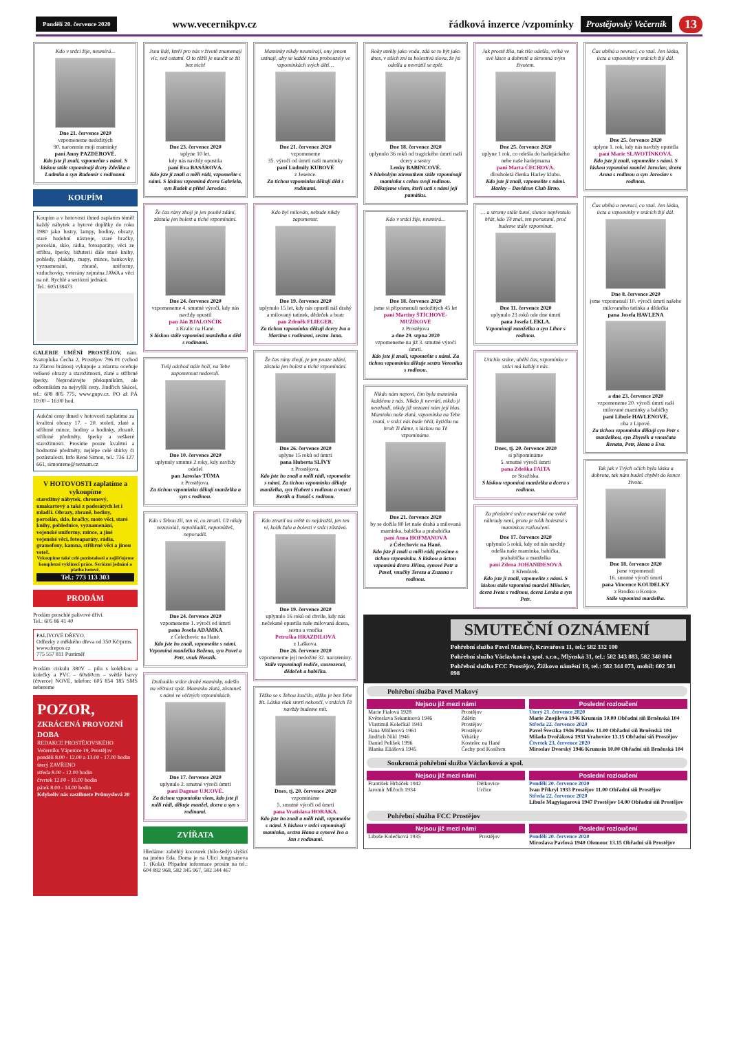Pondělí 20. července 2020 www.vecernikpv.cz řádková inzerce /vzpomínky Prostějovský Večerník 13
Kdo v srdci žije, neumírá...
Dne 21. července 2020
vzpomeneme nedožitých
90. narozenin mojí maminky
paní Anny PAZDEROVÉ.
Kdo jste ji znali, vzpomeňte s námi. S láskou stále vzpomínají dcery Zdeňka a Ludmila a syn Radomír s rodinami.
KOUPÍM
Koupím a v hotovosti ihned zaplatím téměř každý nábytek a bytové doplňky do roku 1980 jako lustry, lampy, hodiny, obrazy, staré hudební nástroje, staré hračky, porcelán, sklo, rádia, fotoaparáty, věci ze stříbra, šperky, bižuterii dále staré knihy, pohledy, plakáty, mapy, mince, bankovky, vyznamenání, zbraně, uniformy, vzduchovky, veterány zejména JAWA a věci na ně. Rychlé a seriózní jednání.
Tel.: 605138473
GALERIE UMĚNÍ PROSTĚJOV, nám. Svatopluka Čecha 2, Prostějov 796 01 (vchod za Zlatou bránou) vykupuje a zdarma oceňuje veškeré obrazy a starožitnosti, zlaté a stříbrné šperky. Neprodávejte překupníkům, ale odborníkům za nejvyšší ceny. Jindřich Skácel, tel.: 608 805 775, www.gupv.cz. PO až PÁ 10:00 – 16:00 hod.
Aukční ceny ihned v hotovosti zaplatíme za kvalitní obrazy 17. - 20. století, zlaté a stříbrné mince, hodiny a hodinky, zbraně, stříbrné předměty, šperky a veškeré starožitnosti. Prosíme pouze kvalitní a hodnotné předměty, nejlépe celé sbírky či pozůstalosti. Info René Simon, tel.: 736 127 661, simonrene@seznam.cz
V HOTOVOSTI zaplatíme a vykoupíme
starožitný nábytek, chromový, umakartový a také z padesátých let i mladší. Obrazy, zbraně, hodiny, porcelán, sklo, hračky, moto věci, staré knihy, pohlednice, vyznamenání, vojenské uniformy, mince, a jiné vojenské věci, fotoaparáty, rádia, gramofony, kamna, stříbrné věci a jinou veteš.
Vykoupíme také celé pozůstalosti a zajišťujeme komplexní vyklízecí práce. Seriózní jednání a platba hotově.
Tel.: 773 113 303
PRODÁM
Prodám proschlé palivové dříví.
Tel.: 605 86 41 40
PALIVOVÉ DŘEVO.
Odřezky z měkkého dřeva od 350 Kč/prms.
www.drepos.cz
775 557 811 Pustiměř
Prodám cirkulu 380V – pilu s kolébkou a kolečky a PVC – 60x60cm – světlé barvy (čtverce) NOVÉ, telefon: 605 854 185 SMS nebereme
POZOR,
ZKRÁCENÁ PROVOZNÍ DOBA
REDAKCE PROSTĚJOVSKÉHO Večerníku Vápenice 19, Prostějov
pondělí 8.00 - 12.00 a 13.00 - 17.00 hodin
úterý ZAVŘENO
středa 8.00 - 12.00 hodin
čtvrtek 12.00 - 16.00 hodin
pátek 8.00 - 14.00 hodin
Kdykoliv nás zastihnete Průmyslová 20
Jsou lidé, kteří pro nás v životě znamenají víc, než ostatní. O to těžší je naučit se žít bez nich!
Dne 23. července 2020
uplyne 10 let,
kdy nás navždy opustila
paní Eva BASÁROVÁ.
Kdo jste ji znali a měli rádi, vzpomeňte s námi. S láskou vzpomíná dcera Gabriela, syn Radek a přítel Jaroslav.
Že čas rány zhojí je jen pouhé zdání, zůstala jen bolest a tiché vzpomínání.
Dne 24. července 2020
vzpomeneme 4. smutné výročí, kdy nás navždy opustil
pan Ján BJALONČÍK
z Kralic na Hané.
S láskou stále vzpomíná manželka a děti s rodinami.
Tvůj odchod stále bolí, na Tebe zapomenout nedovolí.
Dne 10. července 2020
uplynuly smutné 2 roky, kdy navždy odešel
pan Jaroslav TŮMA
z Prostějova.
Za tichou vzpomínku děkují manželka a syn s rodinou.
Kdo s Tebou žil, ten ví, co ztratil. Už nikdy nezavoláš, nepohladíš, nepomůžeš, neporadíš.
Dne 24. července 2020
vzpomeneme 1. výročí od úmrtí
pana Josefa ADÁMKA
z Čelechovic na Hané.
Kdo jste ho znali, vzpomeňte s námi. Vzpomíná manželka Božena, syn Pavel a Petr, vnuk Honzík.
Dotlouklo srdce drahé maminky, odešlo na věčnost spát. Maminko zlatá, zůstaneš s námi ve věčných vzpomínkách.
Dne 17. července 2020
uplynulo 2. smutné výročí úmrtí
paní Dagmar UJCOVÉ.
Za tichou vzpomínku všem, kdo jste ji měli rádi, děkuje manžel, dcera a syn s rodinami.
ZVÍŘATA
Hledáme: zaběhlý kocourek (bílo-šedý) slyšící na jméno Eda. Doma je na Ulici Jungmanova 1. (Kola). Případné informace prosím na tel.: 604 892 968, 582 345 967, 582 344 467
Maminky nikdy neumírají, ony jenom usínají, aby se každé ráno probouzely ve vzpomínkách svých dětí…
Dne 21. července 2020
vzpomeneme
35. výročí od úmrtí naší maminky
paní Ludmily KUBOVÉ
z Jesence.
Za tichou vzpomínku děkují děti s rodinami.
Kdo byl milován, nebude nikdy zapomenut.
Dne 19. července 2020
uplynulo 15 let, kdy nás opustil náš drahý a milovaný tatínek, dědeček a bratr
pan Zdeněk FLIEGER.
Za tichou vzpomínku děkují dcery Iva a Martina s rodinami, sestra Jana.
Že čas rány zhojí, je jen pouze zdání, zůstala jen bolest a tiché vzpomínání.
Dne 26. července 2020
uplyne 15 roků od úmrtí
pana Huberta SLÍVY
z Prostějova.
Kdo jste ho znali a měli rádi, vzpomeňte s námi. Za tichou vzpomínku děkuje manželka, syn Hubert s rodinou a vnuci Bertík a Tomáš s rodinou.
Kdo ztratil na světě to nejdražší, jen ten ví, kolik žalu a bolesti v srdci zůstává.
Dne 19. července 2020
uplynulo 16 roků od chvíle, kdy nás nečekaně opustila naše milovaná dcera, sestra a vnučka
Petruška HRAZDILOVÁ
z Laškova.
Dne 26. července 2020
vzpomeneme její nedožité 32. narozeniny.
Stále vzpomínají rodiče, sourozenci, dědeček a babička.
Těžko se s Tebou loučilo, těžko je bez Tebe žít. Láska však smrtí nekončí, v srdcích Tě navždy budeme mít.
Dnes, tj. 20. července 2020
vzpomínáme
5. smutné výročí od úmrtí
pana Vratislava HORÁKA.
Kdo jste ho znali a měli rádi, vzpomeňte s námi. S láskou v srdci vzpomínají maminka, sestra Hana a synové Ivo a Jan s rodinami.
Roky utekly jako voda, zdá se to být jako dnes, v uších zní ta bolestivá slova, že jsi odešla a nevrátíš se zpět.
Dne 18. července 2020
uplynulo 36 roků od tragického úmrtí naší dcery a sestry
Lenky BABINCOVÉ.
S hlubokým zármutkem stále vzpomínají maminka s celou svojí rodinou. Děkujeme všem, kteří uctí s námi její památku.
Kdo v srdci žije, neumírá...
Dne 18. července 2020
jsme si připomenuli nedožitých 45 let
paní Martiny ŠTÍCHOVÉ-MUŽÍKOVÉ
z Prostějova
a dne 29. srpna 2020
vzpomeneme na již 3. smutné výročí úmrtí.
Kdo jste ji znali, vzpomeňte s námi. Za tichou vzpomínku děkuje sestra Veronika s rodinou.
Nikdo nám nepoví, čím byla maminka každému z nás. Nikdo ji nevrátí, nikdo ji nevzbudí, nikdy již nezazní nám její hlas. Maminko naše zlatá, vzpomínka na Tebe svatá, v srdci nás bude hřát, kytičku na hrob Ti dáme, s láskou na Tě vzpomínáme.
Dne 21. července 2020
by se dožila 80 let naše drahá a milovaná maminka, babička a prababička
paní Anna HOFMANOVÁ
z Čelechovic na Hané.
Kdo jste ji znali a měli rádi, prosíme o tichou vzpomínku. S láskou a úctou vzpomíná dcera Jiřina, synové Petr a Pavel, vnučky Tereza a Zuzana s rodinou.
Jak prostě žila, tak tiše odešla, velká ve své lásce a dobrotě a skromná svým životem.
Dne 25. července 2020
uplyne 1 rok, co odešla do harlejáckého nebe naše harlejmama
paní Marta ČECHOVÁ,
dlouholetá členka Harley klubu.
Kdo jste ji znali, vzpomeňte s námi. Harley – Davidson Club Brno.
… a stromy stále šumí, slunce nepřestalo hřát, kdo Tě znal, ten porozumí, proč budeme stále vzpomínat.
Dne 11. července 2020
uplynulo 23 roků ode dne úmrtí
pana Josefa LEKLA.
Vzpomínají manželka a syn Libor s rodinou.
Utichlo srdce, uběhl čas, vzpomínku v srdci má každý z nás.
Dnes, tj. 20. července 2020
si připomínáme
5. smutné výročí úmrtí
pana Zdeňka FAITA
ze Stražiska.
S láskou vzpomíná manželka a dcera s rodinou.
Za předobré srdce mateřské na světě náhrady není, proto je tolik bolestné s maminkou rozloučení.
Dne 17. července 2020
uplynulo 5 roků, kdy od nás navždy odešla naše maminka, babička, prababička a manželka
paní Zdena JOHANIDESOVÁ
z Křenůvek.
Kdo jste ji znali, vzpomeňte s námi. S láskou stále vzpomíná manžel Miloslav, dcera Iveta s rodinou, dcera Lenka a syn Petr.
Čas ubíhá a nevrací, co vzal. Jen láska, úcta a vzpomínky v srdcích žijí dál.
Dne 25. července 2020
uplyne 1. rok, kdy nás navždy opustila
paní Marie SLAVOTÍNKOVÁ.
Kdo jste ji znali, vzpomeňte s námi. S láskou vzpomíná manžel Jaroslav, dcera Anna s rodinou a syn Jaroslav s rodinou.
Čas ubíhá a nevrací, co vzal. Jen láska, úcta a vzpomínky v srdcích žijí dál.
Dne 8. července 2020
jsme vzpomenuli 10. výročí úmrtí našeho milovaného tatínka a dědečka
pana Josefa HAVLENA
a dne 23. července 2020
vzpomeneme 20. výročí úmrtí naší milované maminky a babičky
paní Libuše HAVLENOVÉ,
oba z Lipové.
Za tichou vzpomínku děkují syn Petr s manželkou, syn Zbyněk a vnoučata Renata, Petr, Hana a Eva.
Tak jak v Tvých očích byla láska a dobrota, tak nám budeš chybět do konce života.
Dne 18. července 2020
jsme vzpomenuli
16. smutné výročí úmrtí
pana Vincence KOUDELKY
z Brodku u Konice.
Stále vzpomíná manželka.
SMUTEČNÍ OZNÁMENÍ
Pohřební služba Pavel Makový, Kravařova 11, tel.: 582 332 100
Pohřební služba Václavková a spol. s.r.o., Mlýnská 31, tel.: 582 343 883, 582 340 004
Pohřební služba FCC Prostějov, Žižkovo náměstí 19, tel.: 582 344 073, mobil: 602 581 098
Pohřební služba Pavel Makový
Nejsou již mezi námi
| Marie Fialová 1928 | Prostějov |
| Květoslava Sekaninová 1946 | Zdětín |
| Vlastimil Kolečkář 1941 | Prostějov |
| Hana Müllerová 1961 | Prostějov |
| Jindřich Nikl 1946 | Vrbátky |
| Daniel Pelíšek 1996 | Kostelec na Hané |
| Blanka Eliášová 1945 | Čechy pod Kosířem |
Poslední rozloučení
Úterý 21. července 2020
Marie Znojilová 1946 Krumsín 10.00 Obřadní síň Brněnská 104
Středa 22. července 2020
Pavel Švestka 1946 Plumlov 11.00 Obřadní síň Brněnská 104
Milada Dvořáková 1931 Vrahovice 13.15 Obřadní síň Prostějov
Čtvrtek 23. července 2020
Miroslav Dvorský 1946 Krumsín 10.00 Obřadní síň Brněnská 104
Soukromá pohřební služba Václavková a spol.
Nejsou již mezi námi
| František Hrbáček 1942 | Dětkovice |
| Jaromír Mlčoch 1934 | Určice |
Poslední rozloučení
Pondělí 20. července 2020
Ivan Přikryl 1933 Prostějov 11.00 Obřadní síň Prostějov
Středa 22. července 2020
Libuše Magyiagarová 1947 Prostějov 14.00 Obřadní síň Prostějov
Pohřební služba FCC Prostějov
Nejsou již mezi námi
| Libuše Kolečková 1935 | Prostějov |
Poslední rozloučení
Pondělí 20. července 2020
Miroslava Pavlová 1940 Olomouc 13.15 Obřadní síň Prostějov